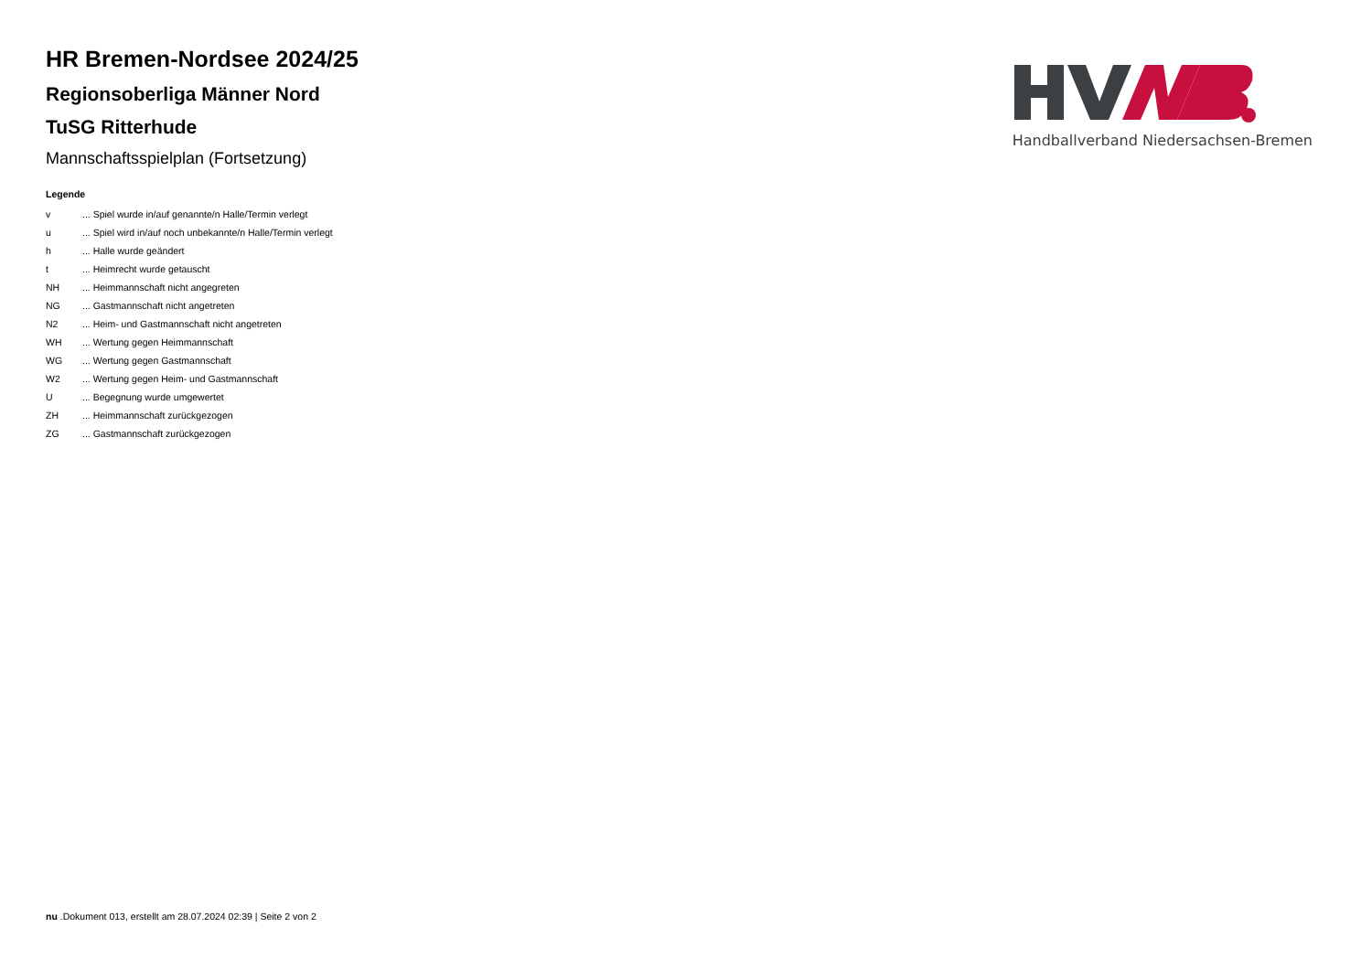HR Bremen-Nordsee 2024/25
Regionsoberliga Männer Nord
TuSG Ritterhude
Mannschaftsspielplan (Fortsetzung)
Legende
| v | ... Spiel wurde in/auf genannte/n Halle/Termin verlegt |
| u | ... Spiel wird in/auf noch unbekannte/n Halle/Termin verlegt |
| h | ... Halle wurde geändert |
| t | ... Heimrecht wurde getauscht |
| NH | ... Heimmannschaft nicht angegreten |
| NG | ... Gastmannschaft nicht angetreten |
| N2 | ... Heim- und Gastmannschaft nicht angetreten |
| WH | ... Wertung gegen Heimmannschaft |
| WG | ... Wertung gegen Gastmannschaft |
| W2 | ... Wertung gegen Heim- und Gastmannschaft |
| U | ... Begegnung wurde umgewertet |
| ZH | ... Heimmannschaft zurückgezogen |
| ZG | ... Gastmannschaft zurückgezogen |
Handballverband Niedersachsen-Bremen
nu .Dokument 013, erstellt am 28.07.2024 02:39 | Seite 2 von 2